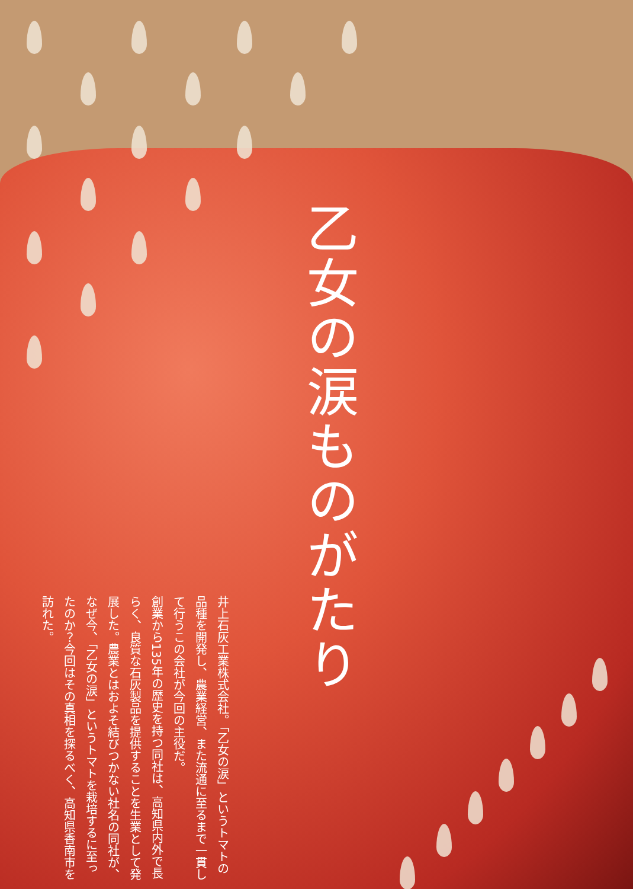乙女の涙ものがたり
井上石灰工業株式会社。「乙女の涙」というトマトの品種を開発し、農業経営、また流通に至るまで一貫して行うこの会社が今回の主役だ。
創業から135年の歴史を持つ同社は、高知県内外で長らく、良質な石灰製品を提供することを生業として発展した。農業とはおよそ結びつかない社名の同社が、なぜ今、「乙女の涙」というトマトを栽培するに至ったのか？今回はその真相を探るべく、高知県香南市を訪れた。